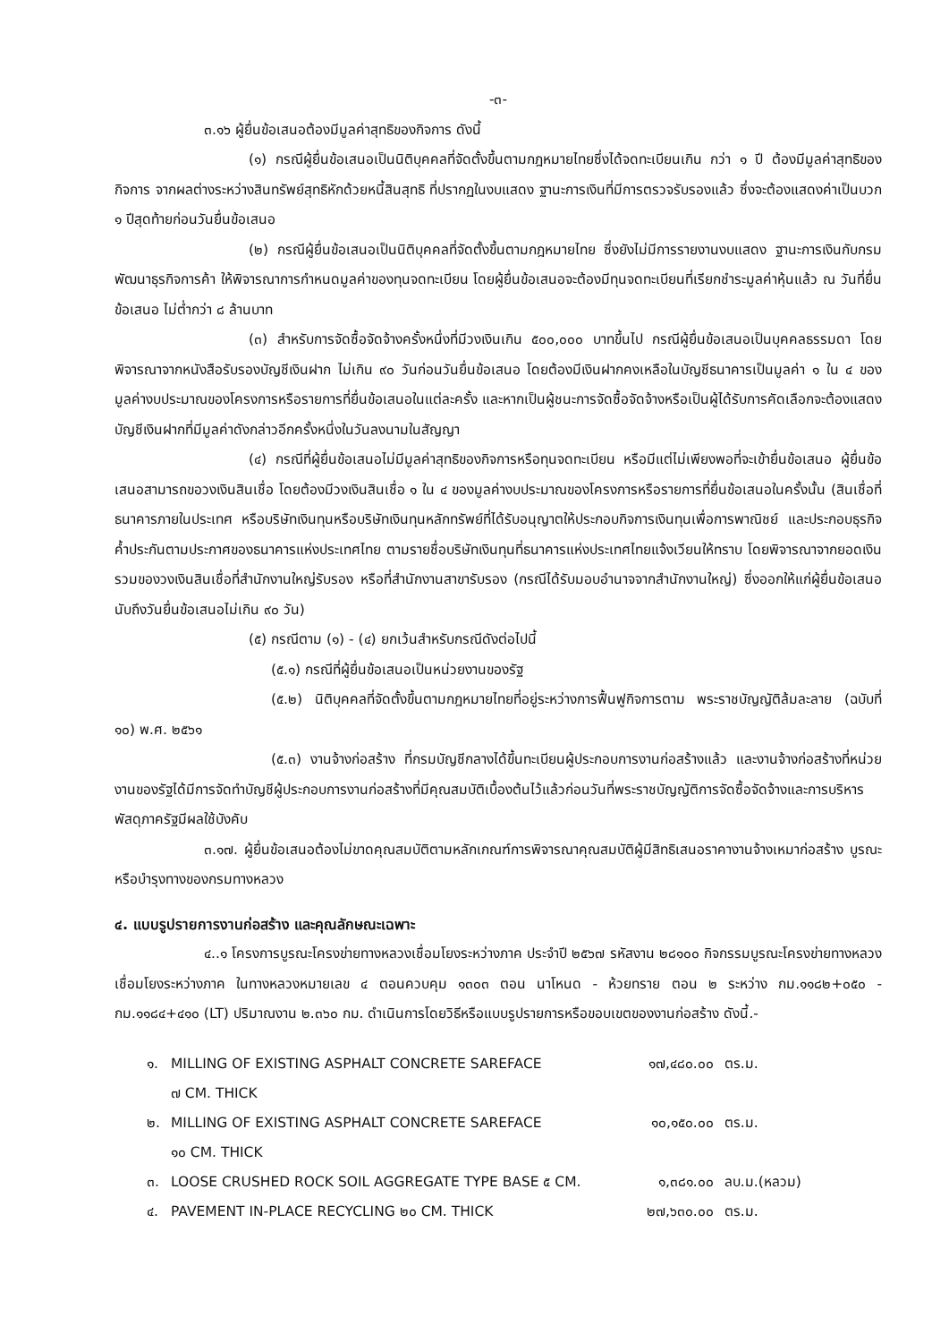-๓-
๓.๑๖ ผู้ยื่นข้อเสนอต้องมีมูลค่าสุทธิของกิจการ ดังนี้
(๑) กรณีผู้ยื่นข้อเสนอเป็นนิติบุคคลที่จัดตั้งขึ้นตามกฎหมายไทยซึ่งได้จดทะเบียนเกิน กว่า ๑ ปี ต้องมีมูลค่าสุทธิของกิจการ จากผลต่างระหว่างสินทรัพย์สุทธิหักด้วยหนี้สินสุทธิ ที่ปรากฏในงบแสดง ฐานะการเงินที่มีการตรวจรับรองแล้ว ซึ่งจะต้องแสดงค่าเป็นบวก ๑ ปีสุดท้ายก่อนวันยื่นข้อเสนอ
(๒) กรณีผู้ยื่นข้อเสนอเป็นนิติบุคคลที่จัดตั้งขึ้นตามกฎหมายไทย ซึ่งยังไม่มีการรายงานงบแสดง ฐานะการเงินกับกรมพัฒนาธุรกิจการค้า ให้พิจารณาการกำหนดมูลค่าของทุนจดทะเบียน โดยผู้ยื่นข้อเสนอจะต้องมีทุนจดทะเบียนที่เรียกชำระมูลค่าหุ้นแล้ว ณ วันที่ยื่นข้อเสนอ ไม่ต่ำกว่า ๘ ล้านบาท
(๓) สำหรับการจัดซื้อจัดจ้างครั้งหนึ่งที่มีวงเงินเกิน ๕๐๐,๐๐๐ บาทขึ้นไป กรณีผู้ยื่นข้อเสนอเป็นบุคคลธรรมดา โดยพิจารณาจากหนังสือรับรองบัญชีเงินฝาก ไม่เกิน ๙๐ วันก่อนวันยื่นข้อเสนอ โดยต้องมีเงินฝากคงเหลือในบัญชีธนาคารเป็นมูลค่า ๑ ใน ๔ ของมูลค่างบประมาณของโครงการหรือรายการที่ยื่นข้อเสนอในแต่ละครั้ง และหากเป็นผู้ชนะการจัดซื้อจัดจ้างหรือเป็นผู้ได้รับการคัดเลือกจะต้องแสดงบัญชีเงินฝากที่มีมูลค่าดังกล่าวอีกครั้งหนึ่งในวันลงนามในสัญญา
(๔) กรณีที่ผู้ยื่นข้อเสนอไม่มีมูลค่าสุทธิของกิจการหรือทุนจดทะเบียน หรือมีแต่ไม่เพียงพอที่จะเข้ายื่นข้อเสนอ ผู้ยื่นข้อเสนอสามารถขอวงเงินสินเชื่อ โดยต้องมีวงเงินสินเชื่อ ๑ ใน ๔ ของมูลค่างบประมาณของโครงการหรือรายการที่ยื่นข้อเสนอในครั้งนั้น (สินเชื่อที่ธนาคารภายในประเทศ หรือบริษัทเงินทุนหรือบริษัทเงินทุนหลักทรัพย์ที่ได้รับอนุญาตให้ประกอบกิจการเงินทุนเพื่อการพาณิชย์ และประกอบธุรกิจค้ำประกันตามประกาศของธนาคารแห่งประเทศไทย ตามรายชื่อบริษัทเงินทุนที่ธนาคารแห่งประเทศไทยแจ้งเวียนให้ทราบ โดยพิจารณาจากยอดเงินรวมของวงเงินสินเชื่อที่สำนักงานใหญ่รับรอง หรือที่สำนักงานสาขารับรอง (กรณีได้รับมอบอำนาจจากสำนักงานใหญ่) ซึ่งออกให้แก่ผู้ยื่นข้อเสนอ นับถึงวันยื่นข้อเสนอไม่เกิน ๙๐ วัน)
(๕) กรณีตาม (๑) - (๔) ยกเว้นสำหรับกรณีดังต่อไปนี้
(๕.๑) กรณีที่ผู้ยื่นข้อเสนอเป็นหน่วยงานของรัฐ
(๕.๒) นิติบุคคลที่จัดตั้งขึ้นตามกฎหมายไทยที่อยู่ระหว่างการฟื้นฟูกิจการตาม พระราชบัญญัติล้มละลาย (ฉบับที่ ๑๐) พ.ศ. ๒๕๖๑
(๕.๓) งานจ้างก่อสร้าง ที่กรมบัญชีกลางได้ขึ้นทะเบียนผู้ประกอบการงานก่อสร้างแล้ว และงานจ้างก่อสร้างที่หน่วยงานของรัฐได้มีการจัดทำบัญชีผู้ประกอบการงานก่อสร้างที่มีคุณสมบัติเบื้องต้นไว้แล้วก่อนวันที่พระราชบัญญัติการจัดซื้อจัดจ้างและการบริหารพัสดุภาครัฐมีผลใช้บังคับ
๓.๑๗. ผู้ยื่นข้อเสนอต้องไม่ขาดคุณสมบัติตามหลักเกณฑ์การพิจารณาคุณสมบัติผู้มีสิทธิเสนอราคางานจ้างเหมาก่อสร้าง บูรณะ หรือบำรุงทางของกรมทางหลวง
๔. แบบรูปรายการงานก่อสร้าง และคุณลักษณะเฉพาะ
๔..๑ โครงการบูรณะโครงข่ายทางหลวงเชื่อมโยงระหว่างภาค ประจำปี ๒๕๖๗ รหัสงาน ๒๘๑๐๐ กิจกรรมบูรณะโครงข่ายทางหลวงเชื่อมโยงระหว่างภาค ในทางหลวงหมายเลข ๔ ตอนควบคุม ๑๓๐๓ ตอน นาโหนด - ห้วยทราย ตอน ๒ ระหว่าง กม.๑๑๘๒+๐๕๐ - กม.๑๑๘๔+๔๑๐ (LT) ปริมาณงาน ๒.๓๖๐ กม. ดำเนินการโดยวิธีหรือแบบรูปรายการหรือขอบเขตของงานก่อสร้าง ดังนี้.-
| ๑. | MILLING OF EXISTING ASPHALT CONCRETE SAREFACE ๗ CM. THICK | ๑๗,๔๘๐.๐๐ | ตร.ม. |
| ๒. | MILLING OF EXISTING ASPHALT CONCRETE SAREFACE ๑๐ CM. THICK | ๑๐,๑๕๐.๐๐ | ตร.ม. |
| ๓. | LOOSE CRUSHED ROCK SOIL AGGREGATE TYPE BASE ๕ CM. | ๑,๓๘๑.๐๐ | ลบ.ม.(หลวม) |
| ๔. | PAVEMENT IN-PLACE RECYCLING ๒๐ CM. THICK | ๒๗,๖๓๐.๐๐ | ตร.ม. |